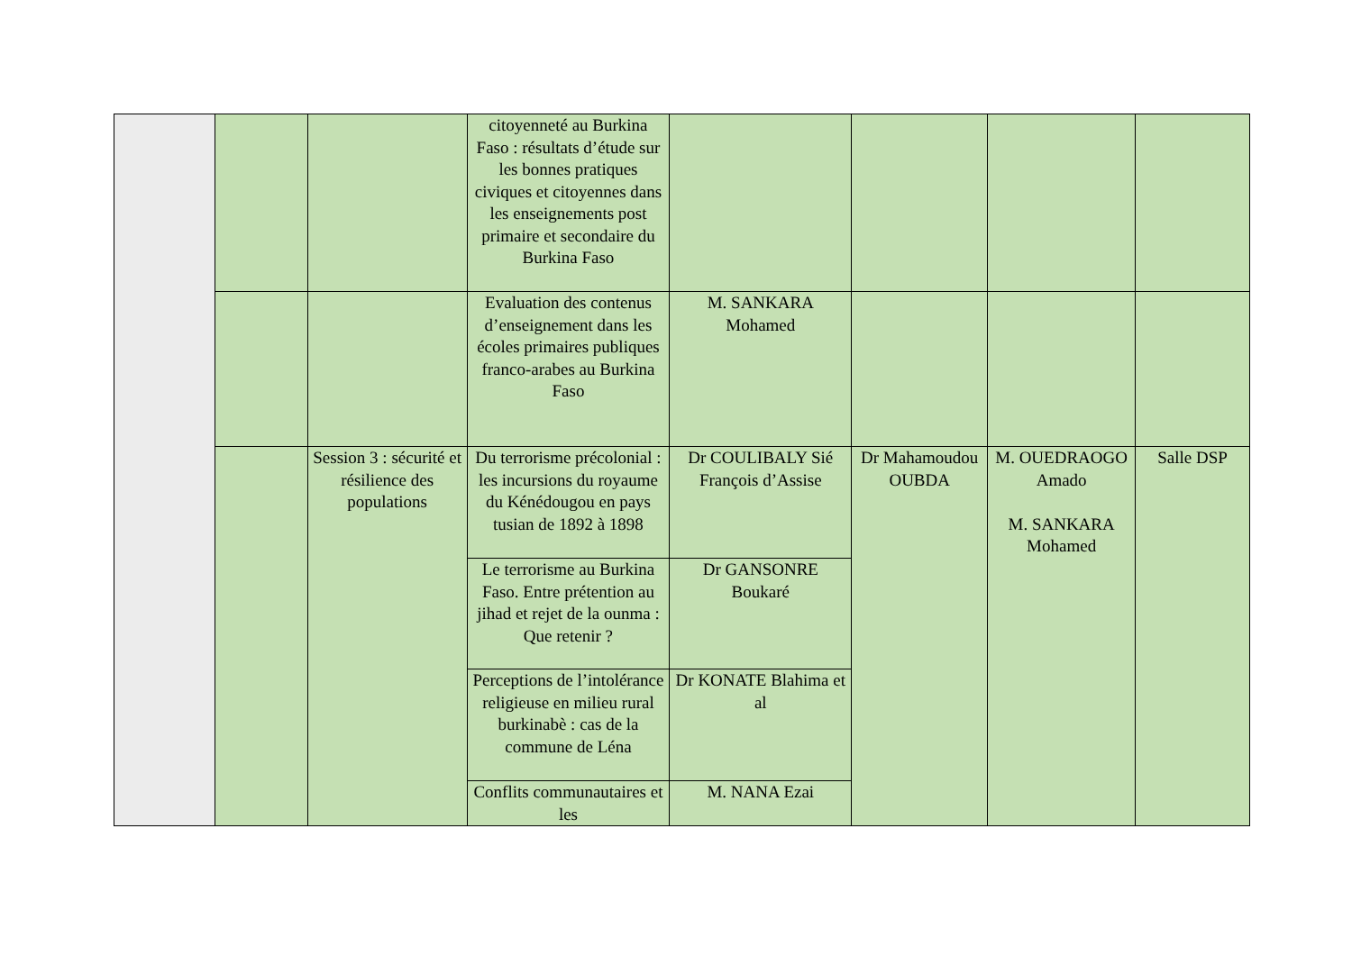| | | | citoyenneté au Burkina Faso : résultats d’étude sur les bonnes pratiques civiques et citoyennes dans les enseignements post primaire et secondaire du Burkina Faso | | | | |
| | | | Evaluation des contenus d’enseignement dans les écoles primaires publiques franco-arabes au Burkina Faso | M. SANKARA Mohamed | | | |
| | | Session 3 : sécurité et résilience des populations | Du terrorisme précolonial : les incursions du royaume du Kénédougou en pays tusian de 1892 à 1898 | Dr COULIBALY Sié François d’Assise | Dr Mahamoudou OUBDA | M. OUEDRAOGO Amado M. SANKARA Mohamed | Salle DSP |
| | | | Le terrorisme au Burkina Faso. Entre prétention au jihad et rejet de la ounma : Que retenir ? | Dr GANSONRE Boukaré | | | |
| | | | Perceptions de l’intolérance religieuse en milieu rural burkinabè : cas de la commune de Léna | Dr KONATE Blahima et al | | | |
| | | | Conflits communautaires et les | M. NANA Ezai | | | |